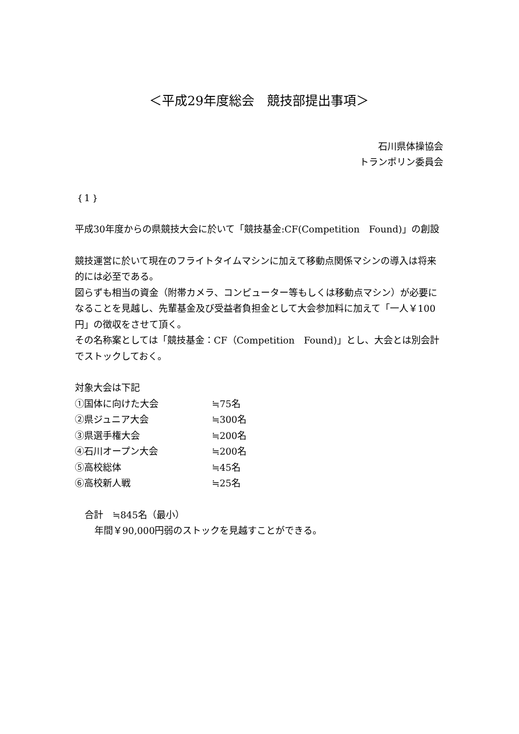＜平成29年度総会　競技部提出事項＞
石川県体操協会
トランポリン委員会
｛1｝
平成30年度からの県競技大会に於いて「競技基金:CF(Competition　Found)」の創設
競技運営に於いて現在のフライトタイムマシンに加えて移動点関係マシンの導入は将来的には必至である。
図らずも相当の資金（附帯カメラ、コンピューター等もしくは移動点マシン）が必要になることを見越し、先輩基金及び受益者負担金として大会参加料に加えて「一人￥100円」の徴収をさせて頂く。
その名称案としては「競技基金：CF（Competition　Found)」とし、大会とは別会計でストックしておく。
対象大会は下記
①国体に向けた大会 ≒75名
②県ジュニア大会 ≒300名
③県選手権大会 ≒200名
④石川オープン大会 ≒200名
⑤高校総体 ≒45名
⑥高校新人戦 ≒25名
合計　≒845名（最小）
年間￥90,000円弱のストックを見越すことができる。